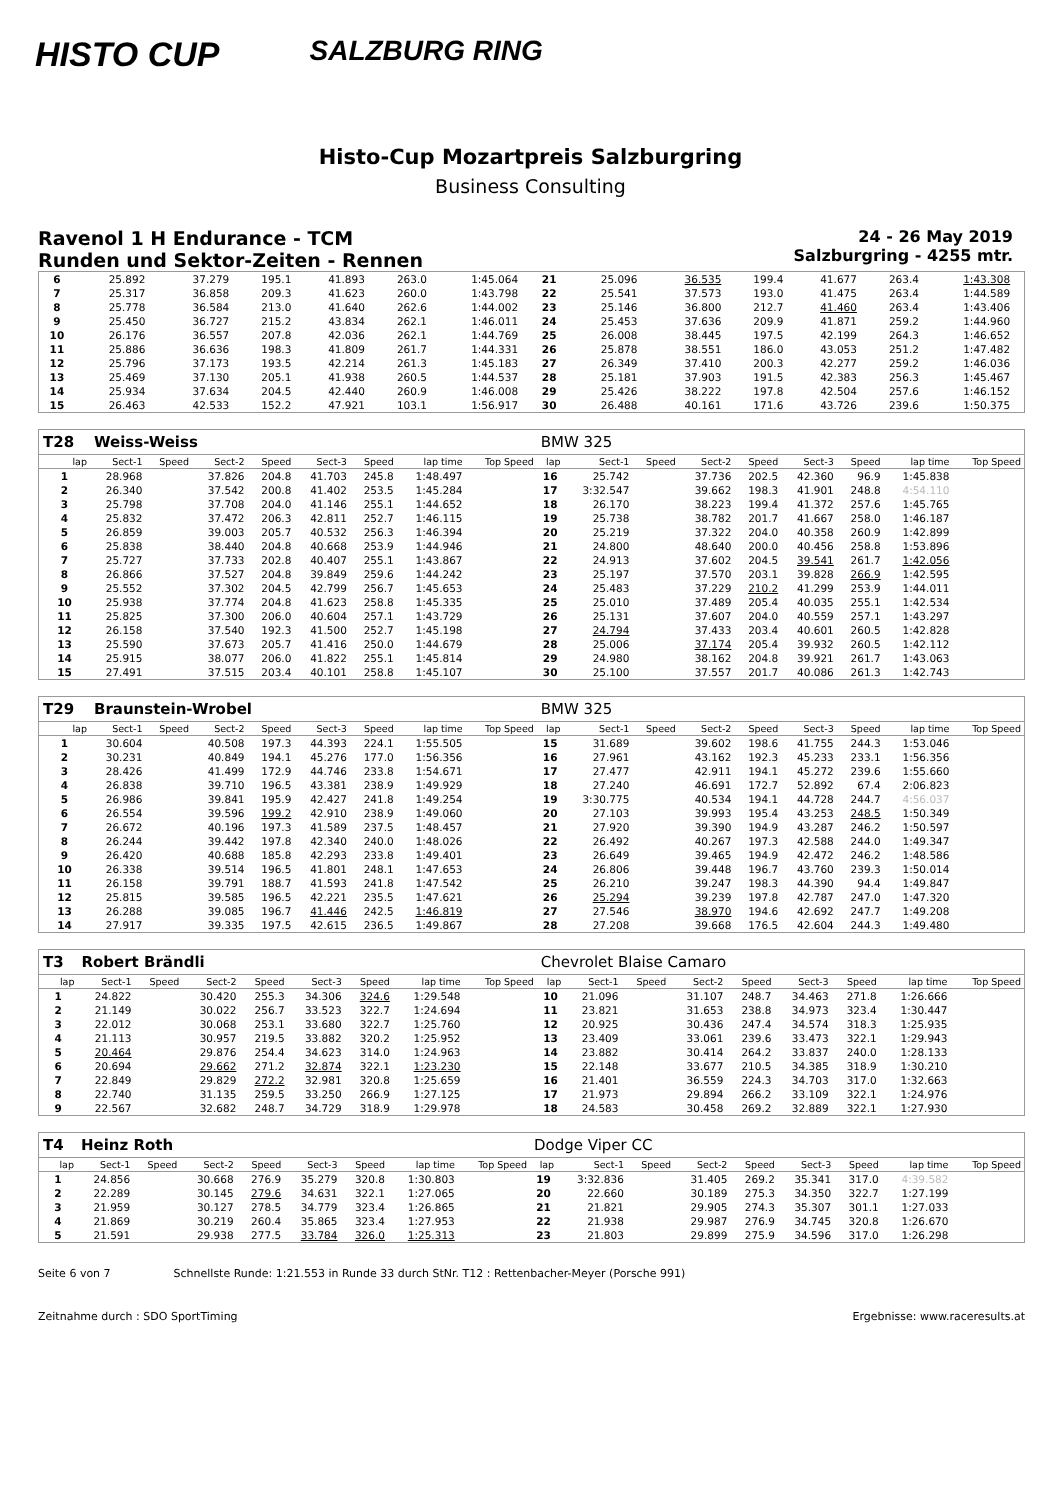HISTO CUP
SALZBURG RING
Histo-Cup Mozartpreis Salzburgring
Business Consulting
Ravenol 1 H Endurance - TCM
Runden und Sektor-Zeiten - Rennen
24 - 26 May 2019
Salzburgring - 4255 mtr.
| 6 | 25.892 | | 37.279 | 195.1 | 41.893 | 263.0 | 1:45.064 | | 21 | 25.096 | | 36.535 | 199.4 | 41.677 | 263.4 | 1:43.308 | |
| 7 | 25.317 | | 36.858 | 209.3 | 41.623 | 260.0 | 1:43.798 | | 22 | 25.541 | | 37.573 | 193.0 | 41.475 | 263.4 | 1:44.589 | |
| 8 | 25.778 | | 36.584 | 213.0 | 41.640 | 262.6 | 1:44.002 | | 23 | 25.146 | | 36.800 | 212.7 | 41.460 | 263.4 | 1:43.406 | |
| 9 | 25.450 | | 36.727 | 215.2 | 43.834 | 262.1 | 1:46.011 | | 24 | 25.453 | | 37.636 | 209.9 | 41.871 | 259.2 | 1:44.960 | |
| 10 | 26.176 | | 36.557 | 207.8 | 42.036 | 262.1 | 1:44.769 | | 25 | 26.008 | | 38.445 | 197.5 | 42.199 | 264.3 | 1:46.652 | |
| 11 | 25.886 | | 36.636 | 198.3 | 41.809 | 261.7 | 1:44.331 | | 26 | 25.878 | | 38.551 | 186.0 | 43.053 | 251.2 | 1:47.482 | |
| 12 | 25.796 | | 37.173 | 193.5 | 42.214 | 261.3 | 1:45.183 | | 27 | 26.349 | | 37.410 | 200.3 | 42.277 | 259.2 | 1:46.036 | |
| 13 | 25.469 | | 37.130 | 205.1 | 41.938 | 260.5 | 1:44.537 | | 28 | 25.181 | | 37.903 | 191.5 | 42.383 | 256.3 | 1:45.467 | |
| 14 | 25.934 | | 37.634 | 204.5 | 42.440 | 260.9 | 1:46.008 | | 29 | 25.426 | | 38.222 | 197.8 | 42.504 | 257.6 | 1:46.152 | |
| 15 | 26.463 | | 42.533 | 152.2 | 47.921 | 103.1 | 1:56.917 | | 30 | 26.488 | | 40.161 | 171.6 | 43.726 | 239.6 | 1:50.375 | |
| T28 | Weiss-Weiss | | | | | | | | BMW 325 | | | | | | | | |
| lap | Sect-1 | Speed | Sect-2 | Speed | Sect-3 | Speed | lap time | Top Speed | lap | Sect-1 | Speed | Sect-2 | Speed | Sect-3 | Speed | lap time | Top Speed |
| 1 | 28.968 | | 37.826 | 204.8 | 41.703 | 245.8 | 1:48.497 | | 16 | 25.742 | | 37.736 | 202.5 | 42.360 | 96.9 | 1:45.838 | |
| 2 | 26.340 | | 37.542 | 200.8 | 41.402 | 253.5 | 1:45.284 | | 17 | 3:32.547 | | 39.662 | 198.3 | 41.901 | 248.8 | 4:54.110 | |
| 3 | 25.798 | | 37.708 | 204.0 | 41.146 | 255.1 | 1:44.652 | | 18 | 26.170 | | 38.223 | 199.4 | 41.372 | 257.6 | 1:45.765 | |
| 4 | 25.832 | | 37.472 | 206.3 | 42.811 | 252.7 | 1:46.115 | | 19 | 25.738 | | 38.782 | 201.7 | 41.667 | 258.0 | 1:46.187 | |
| 5 | 26.859 | | 39.003 | 205.7 | 40.532 | 256.3 | 1:46.394 | | 20 | 25.219 | | 37.322 | 204.0 | 40.358 | 260.9 | 1:42.899 | |
| 6 | 25.838 | | 38.440 | 204.8 | 40.668 | 253.9 | 1:44.946 | | 21 | 24.800 | | 48.640 | 200.0 | 40.456 | 258.8 | 1:53.896 | |
| 7 | 25.727 | | 37.733 | 202.8 | 40.407 | 255.1 | 1:43.867 | | 22 | 24.913 | | 37.602 | 204.5 | 39.541 | 261.7 | 1:42.056 | |
| 8 | 26.866 | | 37.527 | 204.8 | 39.849 | 259.6 | 1:44.242 | | 23 | 25.197 | | 37.570 | 203.1 | 39.828 | 266.9 | 1:42.595 | |
| 9 | 25.552 | | 37.302 | 204.5 | 42.799 | 256.7 | 1:45.653 | | 24 | 25.483 | | 37.229 | 210.2 | 41.299 | 253.9 | 1:44.011 | |
| 10 | 25.938 | | 37.774 | 204.8 | 41.623 | 258.8 | 1:45.335 | | 25 | 25.010 | | 37.489 | 205.4 | 40.035 | 255.1 | 1:42.534 | |
| 11 | 25.825 | | 37.300 | 206.0 | 40.604 | 257.1 | 1:43.729 | | 26 | 25.131 | | 37.607 | 204.0 | 40.559 | 257.1 | 1:43.297 | |
| 12 | 26.158 | | 37.540 | 192.3 | 41.500 | 252.7 | 1:45.198 | | 27 | 24.794 | | 37.433 | 203.4 | 40.601 | 260.5 | 1:42.828 | |
| 13 | 25.590 | | 37.673 | 205.7 | 41.416 | 250.0 | 1:44.679 | | 28 | 25.006 | | 37.174 | 205.4 | 39.932 | 260.5 | 1:42.112 | |
| 14 | 25.915 | | 38.077 | 206.0 | 41.822 | 255.1 | 1:45.814 | | 29 | 24.980 | | 38.162 | 204.8 | 39.921 | 261.7 | 1:43.063 | |
| 15 | 27.491 | | 37.515 | 203.4 | 40.101 | 258.8 | 1:45.107 | | 30 | 25.100 | | 37.557 | 201.7 | 40.086 | 261.3 | 1:42.743 | |
| T29 | Braunstein-Wrobel | | | | | | | | BMW 325 | | | | | | | | |
| lap | Sect-1 | Speed | Sect-2 | Speed | Sect-3 | Speed | lap time | Top Speed | lap | Sect-1 | Speed | Sect-2 | Speed | Sect-3 | Speed | lap time | Top Speed |
| 1 | 30.604 | | 40.508 | 197.3 | 44.393 | 224.1 | 1:55.505 | | 15 | 31.689 | | 39.602 | 198.6 | 41.755 | 244.3 | 1:53.046 | |
| 2 | 30.231 | | 40.849 | 194.1 | 45.276 | 177.0 | 1:56.356 | | 16 | 27.961 | | 43.162 | 192.3 | 45.233 | 233.1 | 1:56.356 | |
| 3 | 28.426 | | 41.499 | 172.9 | 44.746 | 233.8 | 1:54.671 | | 17 | 27.477 | | 42.911 | 194.1 | 45.272 | 239.6 | 1:55.660 | |
| 4 | 26.838 | | 39.710 | 196.5 | 43.381 | 238.9 | 1:49.929 | | 18 | 27.240 | | 46.691 | 172.7 | 52.892 | 67.4 | 2:06.823 | |
| 5 | 26.986 | | 39.841 | 195.9 | 42.427 | 241.8 | 1:49.254 | | 19 | 3:30.775 | | 40.534 | 194.1 | 44.728 | 244.7 | 4:56.037 | |
| 6 | 26.554 | | 39.596 | 199.2 | 42.910 | 238.9 | 1:49.060 | | 20 | 27.103 | | 39.993 | 195.4 | 43.253 | 248.5 | 1:50.349 | |
| 7 | 26.672 | | 40.196 | 197.3 | 41.589 | 237.5 | 1:48.457 | | 21 | 27.920 | | 39.390 | 194.9 | 43.287 | 246.2 | 1:50.597 | |
| 8 | 26.244 | | 39.442 | 197.8 | 42.340 | 240.0 | 1:48.026 | | 22 | 26.492 | | 40.267 | 197.3 | 42.588 | 244.0 | 1:49.347 | |
| 9 | 26.420 | | 40.688 | 185.8 | 42.293 | 233.8 | 1:49.401 | | 23 | 26.649 | | 39.465 | 194.9 | 42.472 | 246.2 | 1:48.586 | |
| 10 | 26.338 | | 39.514 | 196.5 | 41.801 | 248.1 | 1:47.653 | | 24 | 26.806 | | 39.448 | 196.7 | 43.760 | 239.3 | 1:50.014 | |
| 11 | 26.158 | | 39.791 | 188.7 | 41.593 | 241.8 | 1:47.542 | | 25 | 26.210 | | 39.247 | 198.3 | 44.390 | 94.4 | 1:49.847 | |
| 12 | 25.815 | | 39.585 | 196.5 | 42.221 | 235.5 | 1:47.621 | | 26 | 25.294 | | 39.239 | 197.8 | 42.787 | 247.0 | 1:47.320 | |
| 13 | 26.288 | | 39.085 | 196.7 | 41.446 | 242.5 | 1:46.819 | | 27 | 27.546 | | 38.970 | 194.6 | 42.692 | 247.7 | 1:49.208 | |
| 14 | 27.917 | | 39.335 | 197.5 | 42.615 | 236.5 | 1:49.867 | | 28 | 27.208 | | 39.668 | 176.5 | 42.604 | 244.3 | 1:49.480 | |
| T3 | Robert Brändli | | | | | | | | Chevrolet Blaise Camaro | | | | | | | | |
| lap | Sect-1 | Speed | Sect-2 | Speed | Sect-3 | Speed | lap time | Top Speed | lap | Sect-1 | Speed | Sect-2 | Speed | Sect-3 | Speed | lap time | Top Speed |
| 1 | 24.822 | | 30.420 | 255.3 | 34.306 | 324.6 | 1:29.548 | | 10 | 21.096 | | 31.107 | 248.7 | 34.463 | 271.8 | 1:26.666 | |
| 2 | 21.149 | | 30.022 | 256.7 | 33.523 | 322.7 | 1:24.694 | | 11 | 23.821 | | 31.653 | 238.8 | 34.973 | 323.4 | 1:30.447 | |
| 3 | 22.012 | | 30.068 | 253.1 | 33.680 | 322.7 | 1:25.760 | | 12 | 20.925 | | 30.436 | 247.4 | 34.574 | 318.3 | 1:25.935 | |
| 4 | 21.113 | | 30.957 | 219.5 | 33.882 | 320.2 | 1:25.952 | | 13 | 23.409 | | 33.061 | 239.6 | 33.473 | 322.1 | 1:29.943 | |
| 5 | 20.464 | | 29.876 | 254.4 | 34.623 | 314.0 | 1:24.963 | | 14 | 23.882 | | 30.414 | 264.2 | 33.837 | 240.0 | 1:28.133 | |
| 6 | 20.694 | | 29.662 | 271.2 | 32.874 | 322.1 | 1:23.230 | | 15 | 22.148 | | 33.677 | 210.5 | 34.385 | 318.9 | 1:30.210 | |
| 7 | 22.849 | | 29.829 | 272.2 | 32.981 | 320.8 | 1:25.659 | | 16 | 21.401 | | 36.559 | 224.3 | 34.703 | 317.0 | 1:32.663 | |
| 8 | 22.740 | | 31.135 | 259.5 | 33.250 | 266.9 | 1:27.125 | | 17 | 21.973 | | 29.894 | 266.2 | 33.109 | 322.1 | 1:24.976 | |
| 9 | 22.567 | | 32.682 | 248.7 | 34.729 | 318.9 | 1:29.978 | | 18 | 24.583 | | 30.458 | 269.2 | 32.889 | 322.1 | 1:27.930 | |
| T4 | Heinz Roth | | | | | | | | Dodge Viper CC | | | | | | | | |
| lap | Sect-1 | Speed | Sect-2 | Speed | Sect-3 | Speed | lap time | Top Speed | lap | Sect-1 | Speed | Sect-2 | Speed | Sect-3 | Speed | lap time | Top Speed |
| 1 | 24.856 | | 30.668 | 276.9 | 35.279 | 320.8 | 1:30.803 | | 19 | 3:32.836 | | 31.405 | 269.2 | 35.341 | 317.0 | 4:39.582 | |
| 2 | 22.289 | | 30.145 | 279.6 | 34.631 | 322.1 | 1:27.065 | | 20 | 22.660 | | 30.189 | 275.3 | 34.350 | 322.7 | 1:27.199 | |
| 3 | 21.959 | | 30.127 | 278.5 | 34.779 | 323.4 | 1:26.865 | | 21 | 21.821 | | 29.905 | 274.3 | 35.307 | 301.1 | 1:27.033 | |
| 4 | 21.869 | | 30.219 | 260.4 | 35.865 | 323.4 | 1:27.953 | | 22 | 21.938 | | 29.987 | 276.9 | 34.745 | 320.8 | 1:26.670 | |
| 5 | 21.591 | | 29.938 | 277.5 | 33.784 | 326.0 | 1:25.313 | | 23 | 21.803 | | 29.899 | 275.9 | 34.596 | 317.0 | 1:26.298 | |
Seite 6 von 7 Schnellste Runde: 1:21.553 in Runde 33 durch StNr. T12 : Rettenbacher-Meyer (Porsche 991)
Zeitnahme durch : SDO SportTiming Ergebnisse: www.raceresults.at